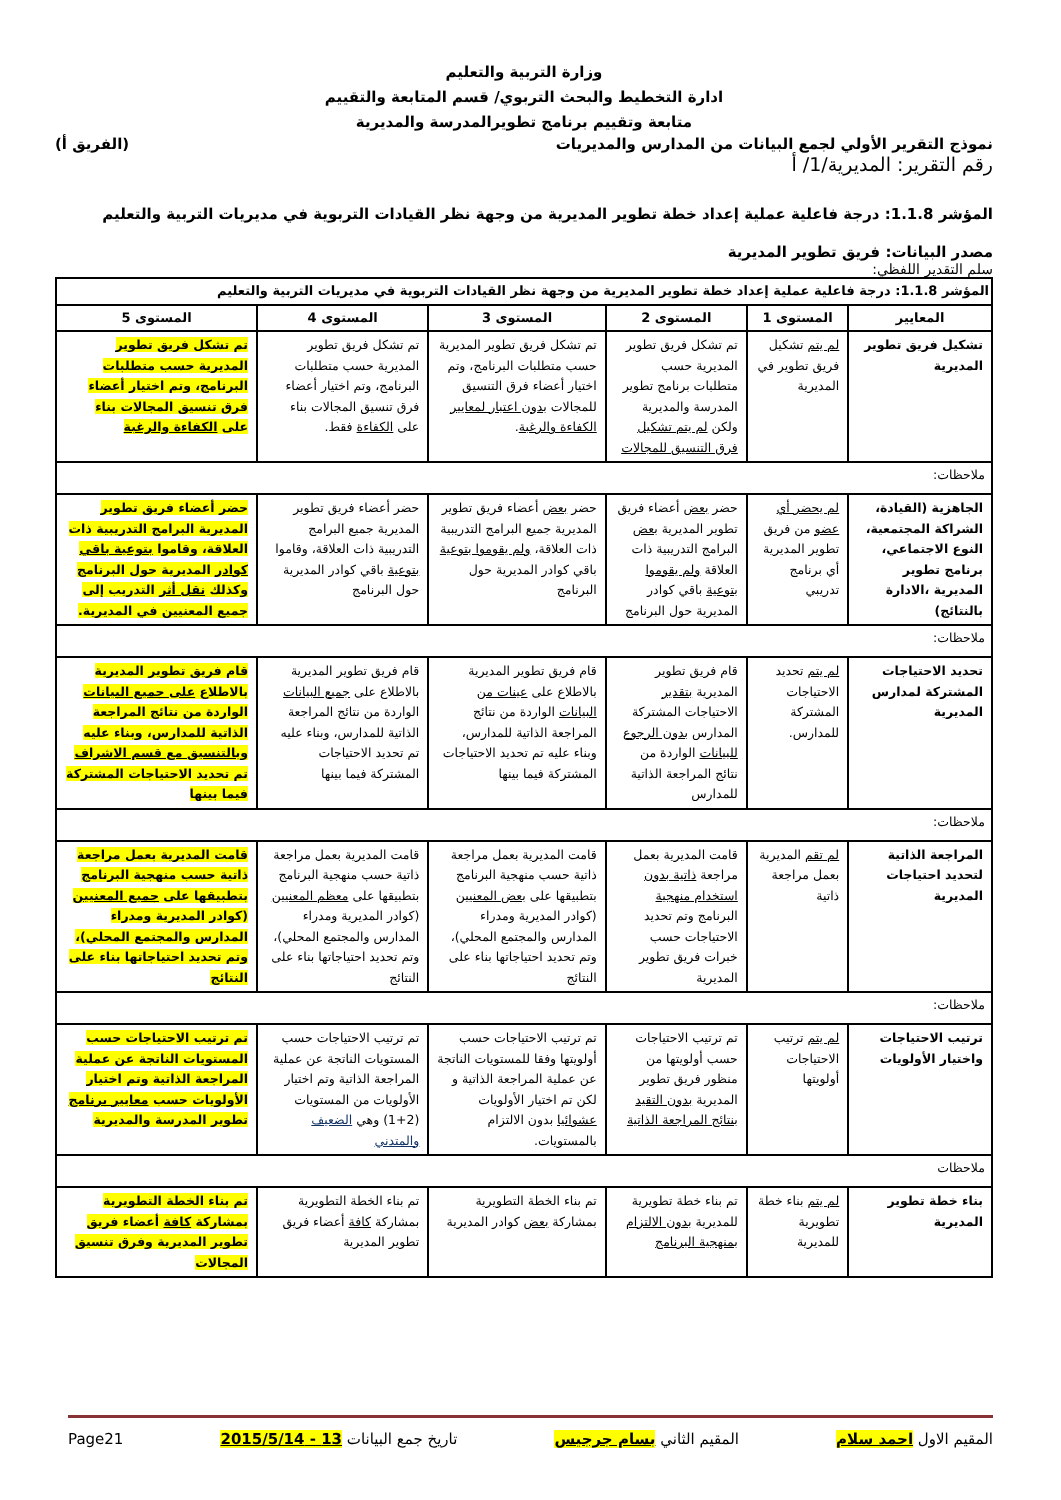وزارة التربية والتعليم
ادارة التخطيط والبحث التربوي/ قسم المتابعة والتقييم
متابعة وتقييم برنامج تطويرالمدرسة والمديرية
نموذج التقرير الأولي لجمع البيانات من المدارس والمديريات (الفريق أ)
رقم التقرير: المديرية/1/ أ
المؤشر 1.1.8: درجة فاعلية عملية إعداد خطة تطوير المديرية من وجهة نظر القيادات التربوية في مديريات التربية والتعليم
مصدر البيانات: فريق تطوير المديرية
سلم التقدير اللفظي:
| المؤشر 1.1.8: درجة فاعلية عملية إعداد خطة تطوير المديرية من وجهة نظر القيادات التربوية في مديريات التربية والتعليم | | | | | |
| --- | --- | --- | --- | --- | --- |
| المعايير | المستوى 1 | المستوى 2 | المستوى 3 | المستوى 4 | المستوى 5 |
| تشكيل فريق تطوير المديرية | لم يتم تشكيل فريق تطوير في المديرية | تم تشكل فريق تطوير المديرية حسب متطلبات برنامج تطوير المدرسة والمديرية ولكن لم يتم تشكيل فرق التنسيق للمجالات | تم تشكل فريق تطوير المديرية حسب متطلبات البرنامج، وتم اختيار أعضاء فرق التنسيق للمجالات بدون اعتبار لمعايير الكفاءة والرغبة . | تم تشكل فريق تطوير المديرية حسب متطلبات البرنامج، وتم اختيار أعضاء فرق تنسيق المجالات بناء على الكفاءة فقط. | تم تشكل فريق تطوير المديرية حسب متطلبات البرنامج، وتم اختيار أعضاء فرق تنسيق المجالات بناء على الكفاءة والرغبة |
| ملاحظات: | | | | | |
| الجاهزية (القيادة، الشراكة المجتمعية، النوع الاجتماعي، برنامج تطوير المديرية ،الادارة بالنتائج) | لم يحضر أي عضو من فريق تطوير المديرية أي برنامج تدريبي | حضر بعض أعضاء فريق تطوير المديرية بعض البرامج التدريبية ذات العلاقة ولم يقوموا بتوعية باقي كوادر المديرية حول البرنامج | حضر بعض أعضاء فريق تطوير المديرية جميع البرامج التدريبية ذات العلاقة، ولم يقوموا بتوعية باقي كوادر المديرية حول البرنامج | حضر أعضاء فريق تطوير المديرية جميع البرامج التدريبية ذات العلاقة، وقاموا بتوعية باقي كوادر المديرية حول البرنامج | حضر أعضاء فريق تطوير المديرية البرامج التدريبية ذات العلاقة، وقاموا بتوعية باقي كوادر المديرية حول البرنامج وكذلك نقل أثر التدريب إلى جميع المعنيين في المديرية. |
| ملاحظات: | | | | | |
| تحديد الاحتياجات المشتركة لمدارس المديرية | لم يتم تحديد الاحتياجات المشتركة للمدارس. | قام فريق تطوير المديرية بتقدير الاحتياجات المشتركة المدارس بدون الرجوع للبيانات الواردة من نتائج المراجعة الذاتية للمدارس | قام فريق تطوير المديرية بالاطلاع على عينات من البيانات الواردة من نتائج المراجعة الذاتية للمدارس، وبناء عليه تم تحديد الاحتياجات المشتركة فيما بينها | قام فريق تطوير المديرية بالاطلاع على جميع البيانات الواردة من نتائج المراجعة الذاتية للمدارس، وبناء عليه تم تحديد الاحتياجات المشتركة فيما بينها | قام فريق تطوير المديرية بالاطلاع على جميع البيانات الواردة من نتائج المراجعة الذاتية للمدارس، وبناء عليه وبالتنسيق مع قسم الاشراف تم تحديد الاحتياجات المشتركة فيما بينها |
| ملاحظات: | | | | | |
| المراجعة الذاتية لتحديد احتياجات المديرية | لم تقم المديرية بعمل مراجعة ذاتية | قامت المديرية بعمل مراجعة ذاتية بدون استخدام منهجية البرنامج وتم تحديد الاحتياجات حسب خبرات فريق تطوير المديرية | قامت المديرية بعمل مراجعة ذاتية حسب منهجية البرنامج بتطبيقها على بعض المعنيين (كوادر المديرية ومدراء المدارس والمجتمع المحلي)، وتم تحديد احتياجاتها بناء على النتائج | قامت المديرية بعمل مراجعة ذاتية حسب منهجية البرنامج بتطبيقها على معظم المعنيين (كوادر المديرية ومدراء المدارس والمجتمع المحلي)، وتم تحديد احتياجاتها بناء على النتائج | قامت المديرية بعمل مراجعة ذاتية حسب منهجية البرنامج بتطبيقها على جميع المعنيين (كوادر المديرية ومدراء المدارس والمجتمع المحلي)، وتم تحديد احتياجاتها بناء على النتائج |
| ملاحظات: | | | | | |
| ترتيب الاحتياجات واختيار الأولويات | لم يتم ترتيب الاحتياجات أولويتها | تم ترتيب الاحتياجات حسب أولويتها من منظور فريق تطوير المديرية بدون التقيد بنتائج المراجعة الذاتية | تم ترتيب الاحتياجات حسب أولويتها وفقا للمستويات الناتجة عن عملية المراجعة الذاتية و لكن تم اختيار الأولويات عشوائيا بدون الالتزام بالمستويات. | تم ترتيب الاحتياجات حسب المستويات الناتجة عن عملية المراجعة الذاتية وتم اختيار الأولويات من المستويات (2+1) وهي الضعيف والمتدني | تم ترتيب الاحتياجات حسب المستويات الناتجة عن عملية المراجعة الذاتية وتم اختيار الأولويات حسب معايير برنامج تطوير المدرسة والمديرية |
| ملاحظات | | | | | |
| بناء خطة تطوير المديرية | لم يتم بناء خطة تطويرية للمديرية | تم بناء خطة تطويرية للمديرية بدون الالتزام بمنهجية البرنامج | تم بناء الخطة التطويرية بمشاركة بعض كوادر المديرية | تم بناء الخطة التطويرية بمشاركة كافة أعضاء فريق تطوير المديرية | تم بناء الخطة التطويرية بمشاركة كافة أعضاء فريق تطوير المديرية وفرق تنسيق المجالات |
المقيم الاول احمد سلام المقيم الثاني بسام جرجيس تاريخ جمع البيانات 13 - 2015/5/14 Page21